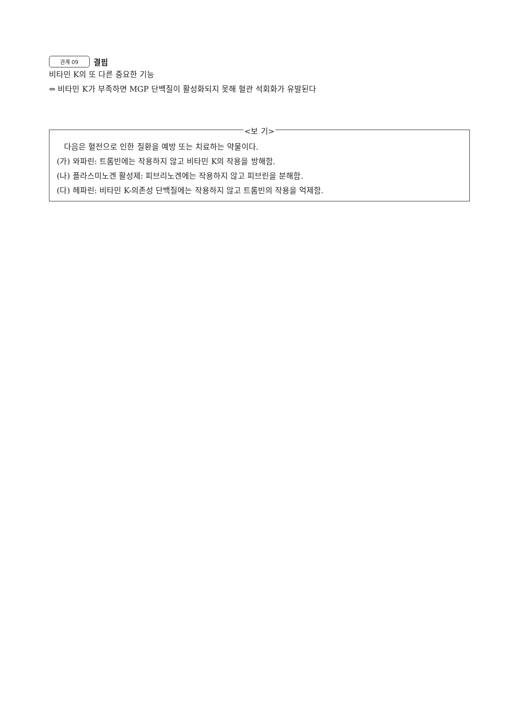관계 09 결핍
비타민 K의 또 다른 중요한 기능
⇔ 비타민 K가 부족하면 MGP 단백질이 활성화되지 못해 혈관 석회화가 유발된다
<보 기>
다음은 혈전으로 인한 질환을 예방 또는 치료하는 약물이다.
(가) 와파린: 트롬빈에는 작용하지 않고 비타민 K의 작용을 방해함.
(나) 플라스미노겐 활성제: 피브리노겐에는 작용하지 않고 피브린을 분해함.
(다) 헤파린: 비타민 K-의존성 단백질에는 작용하지 않고 트롬빈의 작용을 억제함.